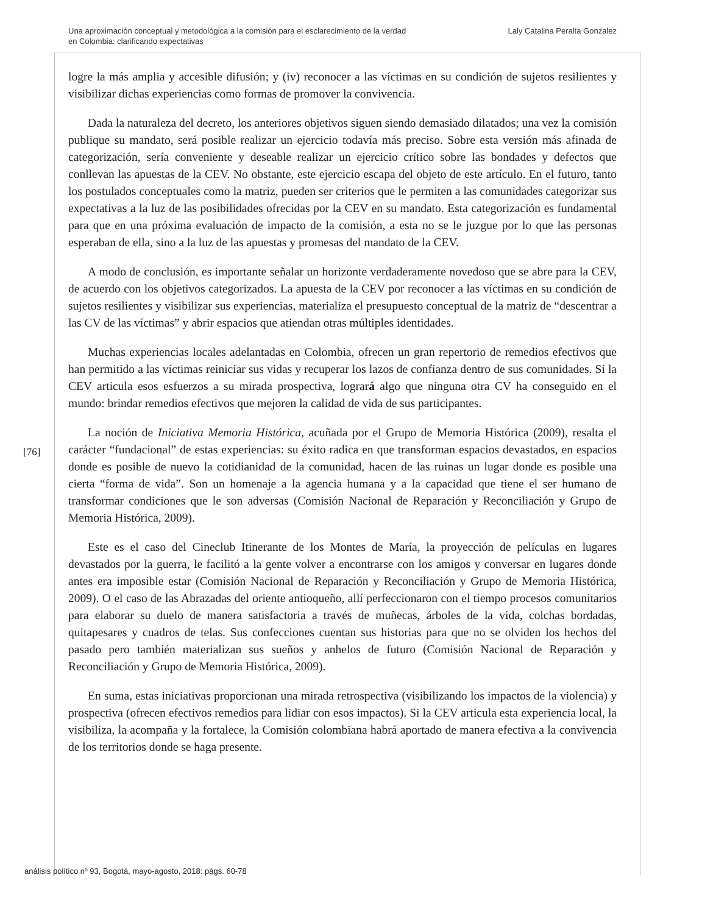Una aproximación conceptual y metodológica a la comisión para el esclarecimiento de la verdad
en Colombia: clarificando expectativas
Laly Catalina Peralta Gonzalez
logre la más amplia y accesible difusión; y (iv) reconocer a las víctimas en su condición de sujetos resilientes y visibilizar dichas experiencias como formas de promover la convivencia.
Dada la naturaleza del decreto, los anteriores objetivos siguen siendo demasiado dilatados; una vez la comisión publique su mandato, será posible realizar un ejercicio todavía más preciso. Sobre esta versión más afinada de categorización, sería conveniente y deseable realizar un ejercicio crítico sobre las bondades y defectos que conllevan las apuestas de la CEV. No obstante, este ejercicio escapa del objeto de este artículo. En el futuro, tanto los postulados conceptuales como la matriz, pueden ser criterios que le permiten a las comunidades categorizar sus expectativas a la luz de las posibilidades ofrecidas por la CEV en su mandato. Esta categorización es fundamental para que en una próxima evaluación de impacto de la comisión, a esta no se le juzgue por lo que las personas esperaban de ella, sino a la luz de las apuestas y promesas del mandato de la CEV.
A modo de conclusión, es importante señalar un horizonte verdaderamente novedoso que se abre para la CEV, de acuerdo con los objetivos categorizados. La apuesta de la CEV por reconocer a las víctimas en su condición de sujetos resilientes y visibilizar sus experiencias, materializa el presupuesto conceptual de la matriz de “descentrar a las CV de las víctimas” y abrir espacios que atiendan otras múltiples identidades.
Muchas experiencias locales adelantadas en Colombia, ofrecen un gran repertorio de remedios efectivos que han permitido a las víctimas reiniciar sus vidas y recuperar los lazos de confianza dentro de sus comunidades. Si la CEV articula esos esfuerzos a su mirada prospectiva, logrará algo que ninguna otra CV ha conseguido en el mundo: brindar remedios efectivos que mejoren la calidad de vida de sus participantes.
La noción de Iniciativa Memoria Histórica, acuñada por el Grupo de Memoria Histórica (2009), resalta el carácter “fundacional” de estas experiencias: su éxito radica en que transforman espacios devastados, en espacios donde es posible de nuevo la cotidianidad de la comunidad, hacen de las ruinas un lugar donde es posible una cierta “forma de vida”. Son un homenaje a la agencia humana y a la capacidad que tiene el ser humano de transformar condiciones que le son adversas (Comisión Nacional de Reparación y Reconciliación y Grupo de Memoria Histórica, 2009).
Este es el caso del Cineclub Itinerante de los Montes de María, la proyección de películas en lugares devastados por la guerra, le facilitó a la gente volver a encontrarse con los amigos y conversar en lugares donde antes era imposible estar (Comisión Nacional de Reparación y Reconciliación y Grupo de Memoria Histórica, 2009). O el caso de las Abrazadas del oriente antioqueño, allí perfeccionaron con el tiempo procesos comunitarios para elaborar su duelo de manera satisfactoria a través de muñecas, árboles de la vida, colchas bordadas, quitapesares y cuadros de telas. Sus confecciones cuentan sus historias para que no se olviden los hechos del pasado pero también materializan sus sueños y anhelos de futuro (Comisión Nacional de Reparación y Reconciliación y Grupo de Memoria Histórica, 2009).
En suma, estas iniciativas proporcionan una mirada retrospectiva (visibilizando los impactos de la violencia) y prospectiva (ofrecen efectivos remedios para lidiar con esos impactos). Si la CEV articula esta experiencia local, la visibiliza, la acompaña y la fortalece, la Comisión colombiana habrá aportado de manera efectiva a la convivencia de los territorios donde se haga presente.
[76]
análisis político nº 93, Bogotá, mayo-agosto, 2018: págs. 60-78